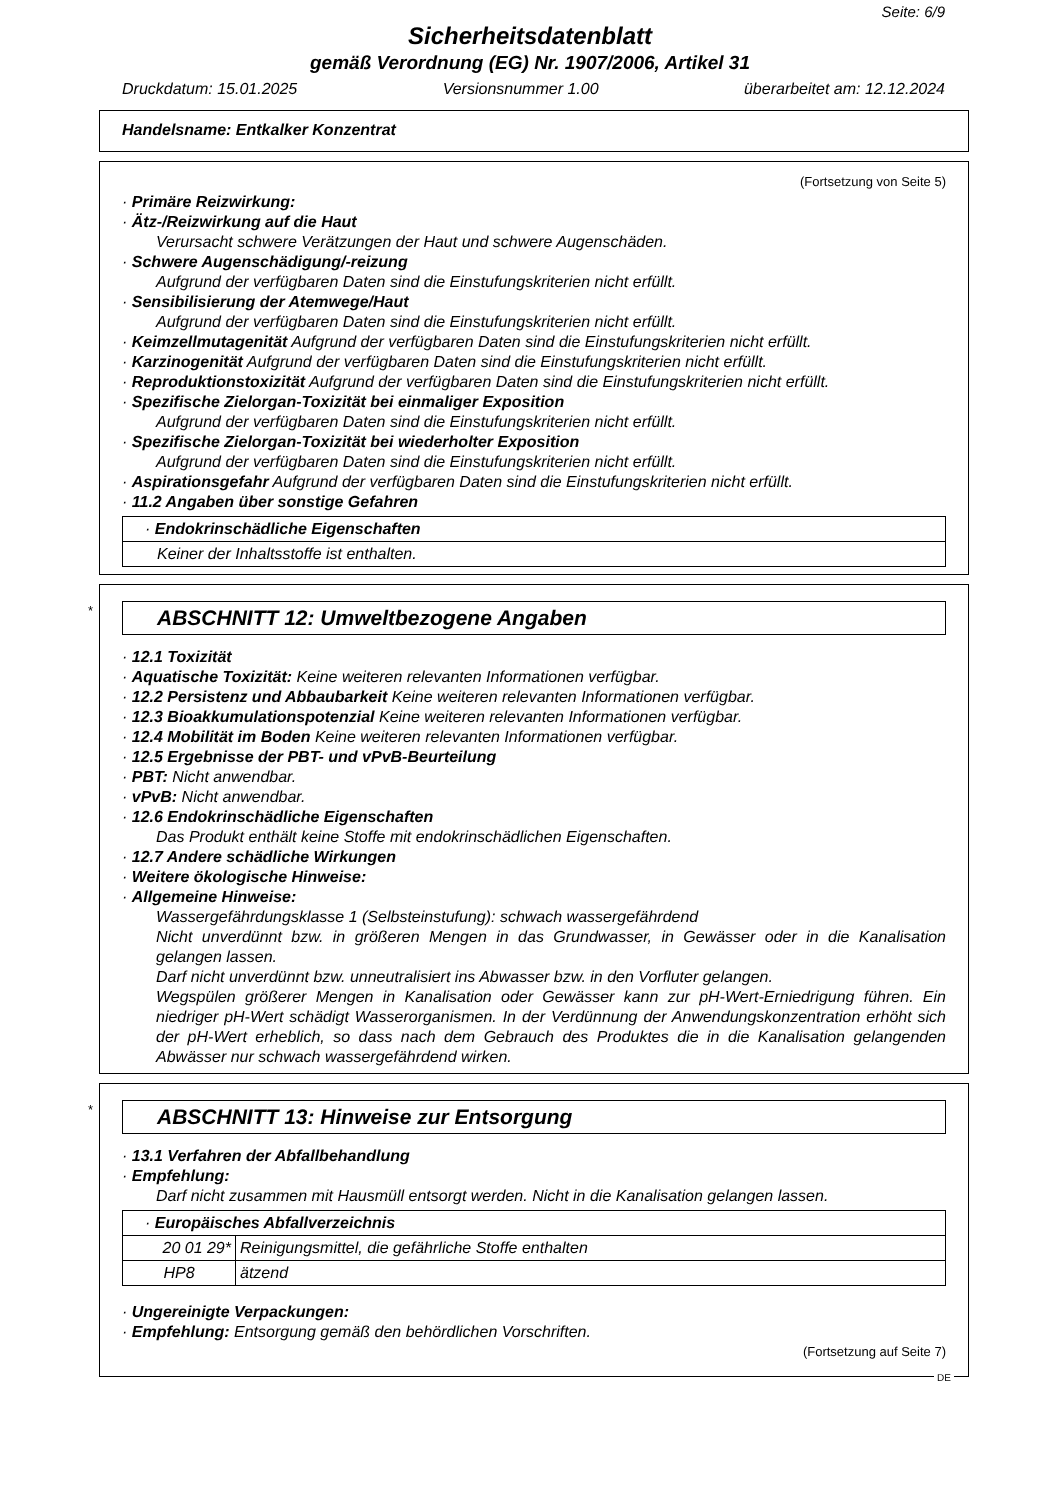Seite: 6/9
Sicherheitsdatenblatt
gemäß Verordnung (EG) Nr. 1907/2006, Artikel 31
Druckdatum: 15.01.2025 Versionsnummer 1.00 überarbeitet am: 12.12.2024
Handelsname: Entkalker Konzentrat
(Fortsetzung von Seite 5)
· Primäre Reizwirkung:
· Ätz-/Reizwirkung auf die Haut
Verursacht schwere Verätzungen der Haut und schwere Augenschäden.
· Schwere Augenschädigung/-reizung
Aufgrund der verfügbaren Daten sind die Einstufungskriterien nicht erfüllt.
· Sensibilisierung der Atemwege/Haut
Aufgrund der verfügbaren Daten sind die Einstufungskriterien nicht erfüllt.
· Keimzellmutagenität Aufgrund der verfügbaren Daten sind die Einstufungskriterien nicht erfüllt.
· Karzinogenität Aufgrund der verfügbaren Daten sind die Einstufungskriterien nicht erfüllt.
· Reproduktionstoxizität Aufgrund der verfügbaren Daten sind die Einstufungskriterien nicht erfüllt.
· Spezifische Zielorgan-Toxizität bei einmaliger Exposition
Aufgrund der verfügbaren Daten sind die Einstufungskriterien nicht erfüllt.
· Spezifische Zielorgan-Toxizität bei wiederholter Exposition
Aufgrund der verfügbaren Daten sind die Einstufungskriterien nicht erfüllt.
· Aspirationsgefahr Aufgrund der verfügbaren Daten sind die Einstufungskriterien nicht erfüllt.
· 11.2 Angaben über sonstige Gefahren
| · Endokrinschädliche Eigenschaften |
| Keiner der Inhaltsstoffe ist enthalten. |
*
ABSCHNITT 12: Umweltbezogene Angaben
· 12.1 Toxizität
· Aquatische Toxizität: Keine weiteren relevanten Informationen verfügbar.
· 12.2 Persistenz und Abbaubarkeit Keine weiteren relevanten Informationen verfügbar.
· 12.3 Bioakkumulationspotenzial Keine weiteren relevanten Informationen verfügbar.
· 12.4 Mobilität im Boden Keine weiteren relevanten Informationen verfügbar.
· 12.5 Ergebnisse der PBT- und vPvB-Beurteilung
· PBT: Nicht anwendbar.
· vPvB: Nicht anwendbar.
· 12.6 Endokrinschädliche Eigenschaften
Das Produkt enthält keine Stoffe mit endokrinschädlichen Eigenschaften.
· 12.7 Andere schädliche Wirkungen
· Weitere ökologische Hinweise:
· Allgemeine Hinweise:
Wassergefährdungsklasse 1 (Selbsteinstufung): schwach wassergefährdend
Nicht unverdünnt bzw. in größeren Mengen in das Grundwasser, in Gewässer oder in die Kanalisation gelangen lassen.
Darf nicht unverdünnt bzw. unneutralisiert ins Abwasser bzw. in den Vorfluter gelangen.
Wegspülen größerer Mengen in Kanalisation oder Gewässer kann zur pH-Wert-Erniedrigung führen. Ein niedriger pH-Wert schädigt Wasserorganismen. In der Verdünnung der Anwendungskonzentration erhöht sich der pH-Wert erheblich, so dass nach dem Gebrauch des Produktes die in die Kanalisation gelangenden Abwässer nur schwach wassergefährdend wirken.
*
ABSCHNITT 13: Hinweise zur Entsorgung
· 13.1 Verfahren der Abfallbehandlung
· Empfehlung:
Darf nicht zusammen mit Hausmüll entsorgt werden. Nicht in die Kanalisation gelangen lassen.
| · Europäisches Abfallverzeichnis | |
| 20 01 29* | Reinigungsmittel, die gefährliche Stoffe enthalten |
| HP8 | ätzend |
· Ungereinigte Verpackungen:
· Empfehlung: Entsorgung gemäß den behördlichen Vorschriften.
(Fortsetzung auf Seite 7)
DE